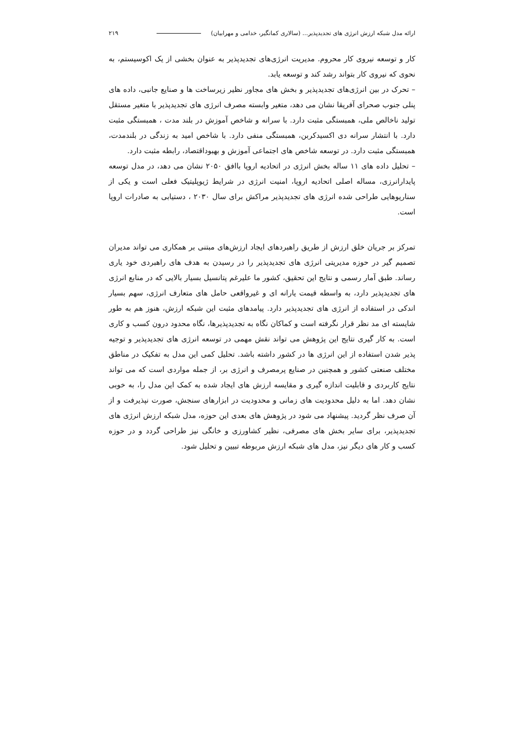ارائه مدل شبکه ارزش انرژی های تجدیدپذیر... (سالاری کمانگیر، خدامی و مهرابیان) ۲۱۹
کار و توسعه نیروی کار محروم. مدیریت انرژی‌های تجدیدپذیر به عنوان بخشی از یک اکوسیستم، به نحوی که نیروی کار بتواند رشد کند و توسعه یابد.
– تحرک در بین انرژی‌های تجدیدپذیر و بخش های مجاور نظیر زیرساخت ها و صنایع جانبی، داده های پنلی جنوب صحرای آفریقا نشان می دهد، متغیر وابسته مصرف انرژی های تجدیدپذیر با متغیر مستقل تولید ناخالص ملی، همبستگی مثبت دارد. با سرانه و شاخص آموزش در بلند مدت ، همبستگی مثبت دارد. با انتشار سرانه دی اکسیدکربن، همبستگی منفی دارد. با شاخص امید به زندگی در بلندمدت، همبستگی مثبت دارد. در توسعه شاخص های اجتماعی آموزش و بهبوداقتصاد، رابطه مثبت دارد.
– تحلیل داده های ۱۱ ساله بخش انرژی در اتحادیه اروپا باافق ۲۰۵۰ نشان می دهد، در مدل توسعه پایدارانرزی، مساله اصلی اتحادیه اروپا، امنیت انرژی در شرایط ژیوپلیتیک فعلی است و یکی از سناریوهایی طراحی شده انرژی های تجدیدپذیر مراکش برای سال ۲۰۳۰ ، دستیابی به صادرات اروپا است.
تمرکز بر جریان خلق ارزش از طریق راهبردهای ایجاد ارزش‌های مبتنی بر همکاری می تواند مدیران تصمیم گیر در حوزه مدیریتی انرژی های تجدیدپذیر را در رسیدن به هدف های راهبردی خود یاری رساند. طبق آمار رسمی و نتایج این تحقیق، کشور ما علیرغم پتانسیل بسیار بالایی که در منابع انرژی های تجدیدپذیر دارد، به واسطه قیمت یارانه ای و غیرواقعی حامل های متعارف انرژی، سهم بسیار اندکی در استفاده از انرژی های تجدیدپذیر دارد. پیامدهای مثبت این شبکه ارزش، هنوز هم به طور شایسته ای مد نظر قرار نگرفته است و کماکان نگاه به تجدیدپذیرها، نگاه محدود درون کسب و کاری است. به کار گیری نتایج این پژوهش می تواند نقش مهمی در توسعه انرژی های تجدیدپذیر و توجیه پذیر شدن استفاده از این انرژی ها در کشور داشته باشد. تحلیل کمی این مدل به تفکیک در مناطق مختلف صنعتی کشور و همچنین در صنایع پرمصرف و انرژی بر، از جمله مواردی است که می تواند نتایج کاربردی و قابلیت اندازه گیری و مقایسه ارزش های ایجاد شده به کمک این مدل را، به خوبی نشان دهد. اما به دلیل محدودیت های زمانی و محدودیت در ابزارهای سنجش، صورت نپذیرفت و از آن صرف نظر گردید. پیشنهاد می شود در پژوهش های بعدی این حوزه، مدل شبکه ارزش انرژی های تجدیدپذیر، برای سایر بخش های مصرفی، نظیر کشاورزی و خانگی نیز طراحی گردد و در حوزه کسب و کار های دیگر نیز، مدل های شبکه ارزش مربوطه تبیین و تحلیل شود.